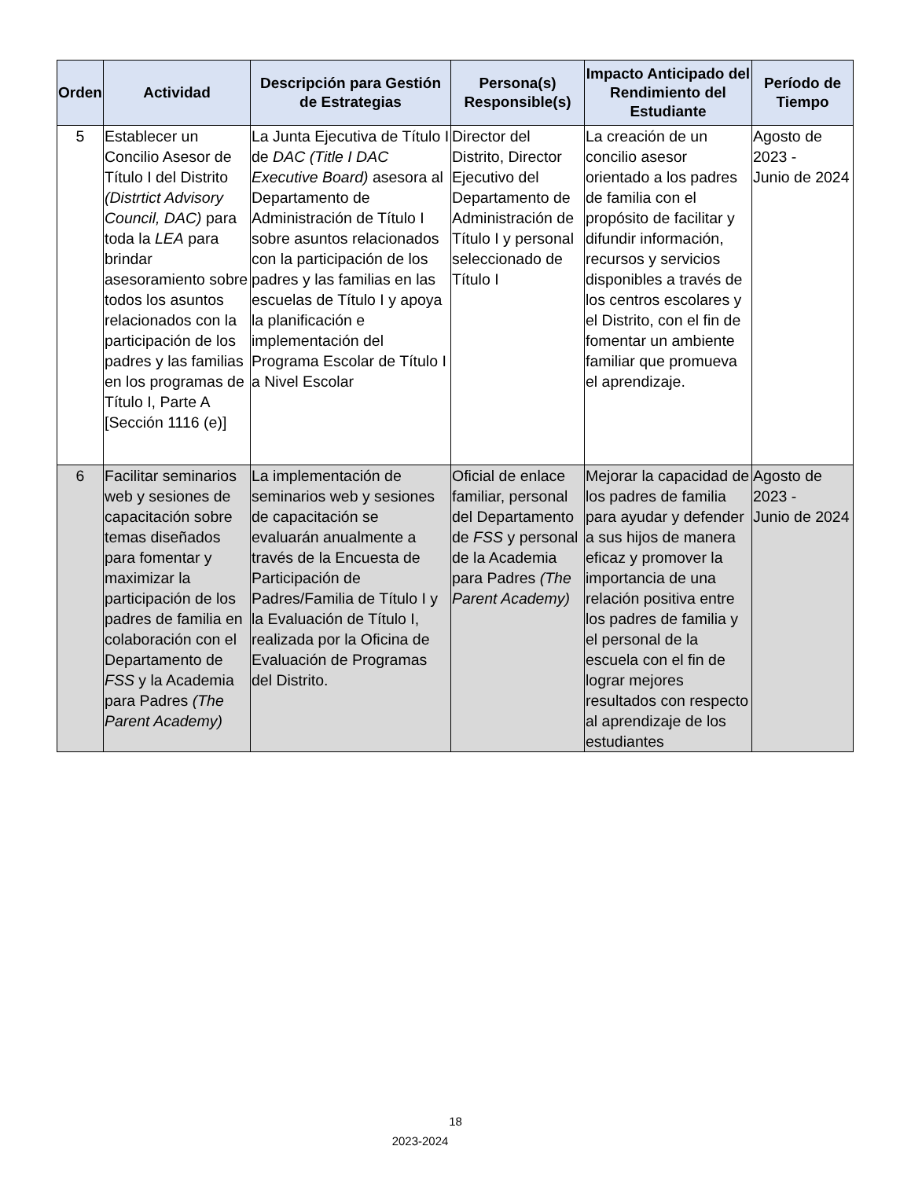| Orden | Actividad | Descripción para Gestión de Estrategias | Persona(s) Responsible(s) | Impacto Anticipado del Rendimiento del Estudiante | Período de Tiempo |
| --- | --- | --- | --- | --- | --- |
| 5 | Establecer un Concilio Asesor de Título I del Distrito (Distrtict Advisory Council, DAC) para toda la LEA para brindar asesoramiento sobre todos los asuntos relacionados con la participación de los padres y las familias en los programas de Título I, Parte A [Sección 1116 (e)] | La Junta Ejecutiva de Título I de DAC (Title I DAC Executive Board) asesora al Departamento de Administración de Título I sobre asuntos relacionados con la participación de los padres y las familias en las escuelas de Título I y apoya la planificación e implementación del Programa Escolar de Título I a Nivel Escolar | Director del Distrito, Director Ejecutivo del Departamento de Administración de Título I y personal seleccionado de Título I | La creación de un concilio asesor orientado a los padres de familia con el propósito de facilitar y difundir información, recursos y servicios disponibles a través de los centros escolares y el Distrito, con el fin de fomentar un ambiente familiar que promueva el aprendizaje. | Agosto de 2023 - Junio de 2024 |
| 6 | Facilitar seminarios web y sesiones de capacitación sobre temas diseñados para fomentar y maximizar la participación de los padres de familia en colaboración con el Departamento de FSS y la Academia para Padres (The Parent Academy) | La implementación de seminarios web y sesiones de capacitación se evaluarán anualmente a través de la Encuesta de Participación de Padres/Familia de Título I y la Evaluación de Título I, realizada por la Oficina de Evaluación de Programas del Distrito. | Oficial de enlace familiar, personal del Departamento de FSS y personal de la Academia para Padres (The Parent Academy) | Mejorar la capacidad de los padres de familia para ayudar y defender a sus hijos de manera eficaz y promover la importancia de una relación positiva entre los padres de familia y el personal de la escuela con el fin de lograr mejores resultados con respecto al aprendizaje de los estudiantes | Agosto de 2023 - Junio de 2024 |
18
2023-2024